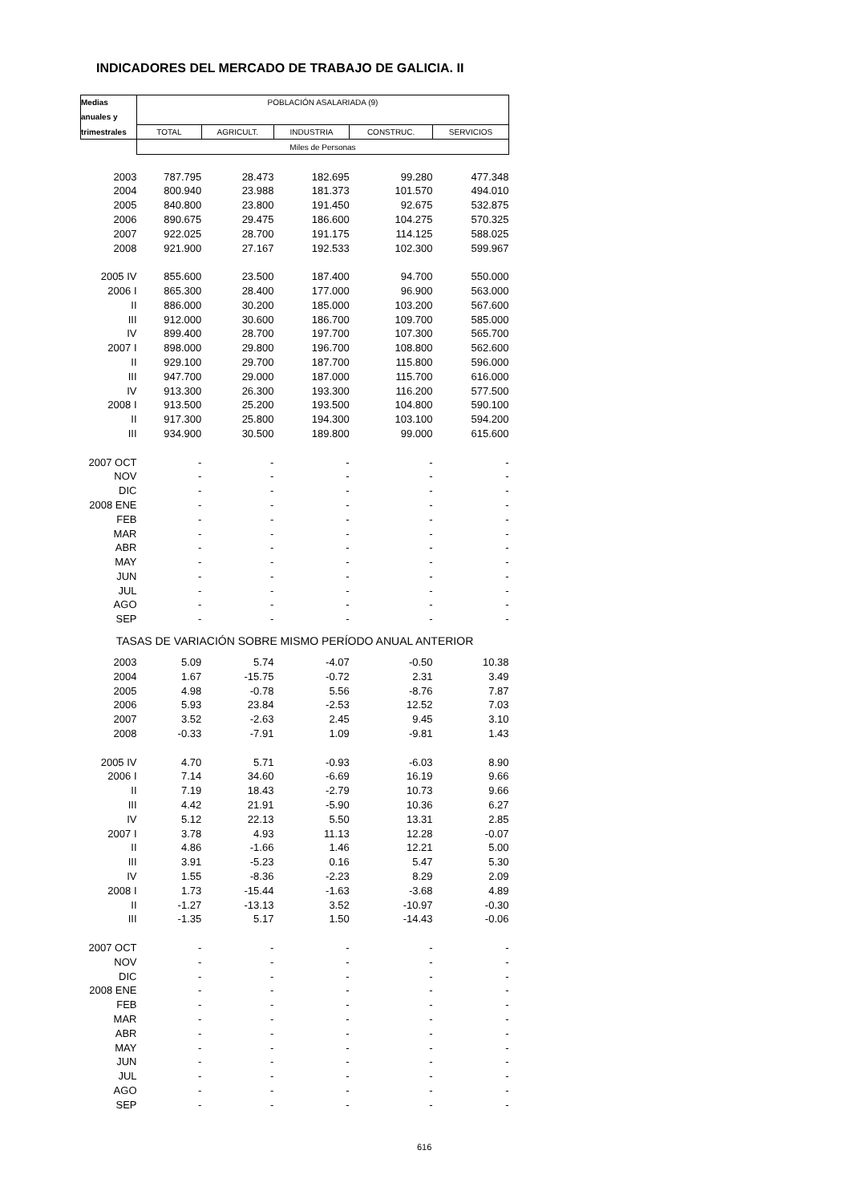INDICADORES DEL MERCADO DE TRABAJO DE GALICIA. II
| Medias | POBLACIÓN ASALARIADA (9) | | | | |
| --- | --- | --- | --- | --- | --- |
| anuales y | | | | | |
| trimestrales | TOTAL | AGRICULT. | INDUSTRIA | CONSTRUC. | SERVICIOS |
| | Miles de Personas | | | | |
| 2003 | 787.795 | 28.473 | 182.695 | 99.280 | 477.348 |
| 2004 | 800.940 | 23.988 | 181.373 | 101.570 | 494.010 |
| 2005 | 840.800 | 23.800 | 191.450 | 92.675 | 532.875 |
| 2006 | 890.675 | 29.475 | 186.600 | 104.275 | 570.325 |
| 2007 | 922.025 | 28.700 | 191.175 | 114.125 | 588.025 |
| 2008 | 921.900 | 27.167 | 192.533 | 102.300 | 599.967 |
| 2005 IV | 855.600 | 23.500 | 187.400 | 94.700 | 550.000 |
| 2006 I | 865.300 | 28.400 | 177.000 | 96.900 | 563.000 |
| II | 886.000 | 30.200 | 185.000 | 103.200 | 567.600 |
| III | 912.000 | 30.600 | 186.700 | 109.700 | 585.000 |
| IV | 899.400 | 28.700 | 197.700 | 107.300 | 565.700 |
| 2007 I | 898.000 | 29.800 | 196.700 | 108.800 | 562.600 |
| II | 929.100 | 29.700 | 187.700 | 115.800 | 596.000 |
| III | 947.700 | 29.000 | 187.000 | 115.700 | 616.000 |
| IV | 913.300 | 26.300 | 193.300 | 116.200 | 577.500 |
| 2008 I | 913.500 | 25.200 | 193.500 | 104.800 | 590.100 |
| II | 917.300 | 25.800 | 194.300 | 103.100 | 594.200 |
| III | 934.900 | 30.500 | 189.800 | 99.000 | 615.600 |
| 2007 OCT | - | - | - | - | - |
| NOV | - | - | - | - | - |
| DIC | - | - | - | - | - |
| 2008 ENE | - | - | - | - | - |
| FEB | - | - | - | - | - |
| MAR | - | - | - | - | - |
| ABR | - | - | - | - | - |
| MAY | - | - | - | - | - |
| JUN | - | - | - | - | - |
| JUL | - | - | - | - | - |
| AGO | - | - | - | - | - |
| SEP | - | - | - | - | - |
| TASAS DE VARIACIÓN SOBRE MISMO PERÍODO ANUAL ANTERIOR | | | | | |
| 2003 | 5.09 | 5.74 | -4.07 | -0.50 | 10.38 |
| 2004 | 1.67 | -15.75 | -0.72 | 2.31 | 3.49 |
| 2005 | 4.98 | -0.78 | 5.56 | -8.76 | 7.87 |
| 2006 | 5.93 | 23.84 | -2.53 | 12.52 | 7.03 |
| 2007 | 3.52 | -2.63 | 2.45 | 9.45 | 3.10 |
| 2008 | -0.33 | -7.91 | 1.09 | -9.81 | 1.43 |
| 2005 IV | 4.70 | 5.71 | -0.93 | -6.03 | 8.90 |
| 2006 I | 7.14 | 34.60 | -6.69 | 16.19 | 9.66 |
| II | 7.19 | 18.43 | -2.79 | 10.73 | 9.66 |
| III | 4.42 | 21.91 | -5.90 | 10.36 | 6.27 |
| IV | 5.12 | 22.13 | 5.50 | 13.31 | 2.85 |
| 2007 I | 3.78 | 4.93 | 11.13 | 12.28 | -0.07 |
| II | 4.86 | -1.66 | 1.46 | 12.21 | 5.00 |
| III | 3.91 | -5.23 | 0.16 | 5.47 | 5.30 |
| IV | 1.55 | -8.36 | -2.23 | 8.29 | 2.09 |
| 2008 I | 1.73 | -15.44 | -1.63 | -3.68 | 4.89 |
| II | -1.27 | -13.13 | 3.52 | -10.97 | -0.30 |
| III | -1.35 | 5.17 | 1.50 | -14.43 | -0.06 |
| 2007 OCT | - | - | - | - | - |
| NOV | - | - | - | - | - |
| DIC | - | - | - | - | - |
| 2008 ENE | - | - | - | - | - |
| FEB | - | - | - | - | - |
| MAR | - | - | - | - | - |
| ABR | - | - | - | - | - |
| MAY | - | - | - | - | - |
| JUN | - | - | - | - | - |
| JUL | - | - | - | - | - |
| AGO | - | - | - | - | - |
| SEP | - | - | - | - | - |
616